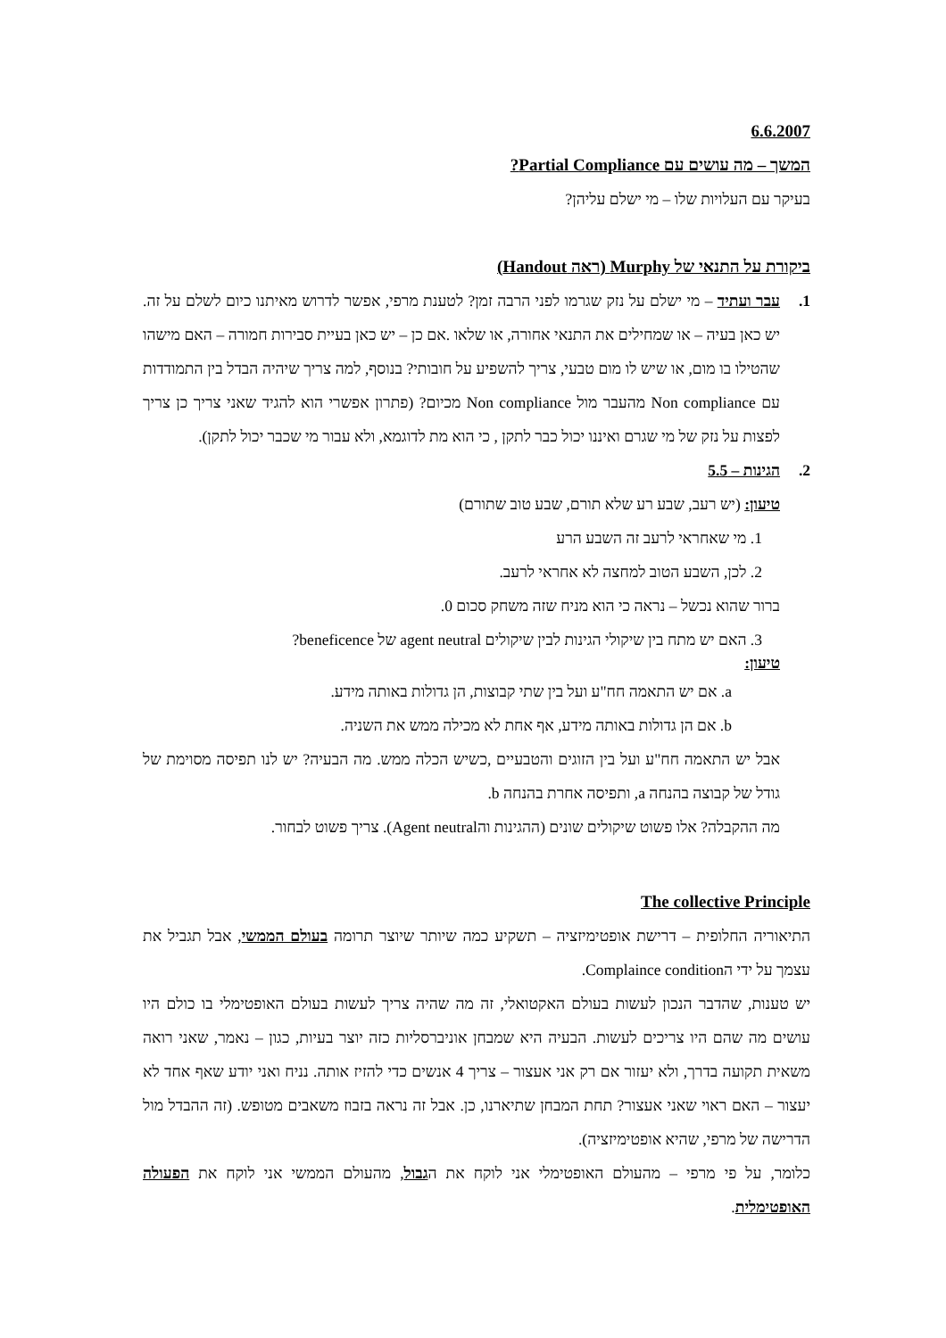6.6.2007
המשך – מה עושים עם Partial Compliance?
בעיקר עם העלויות שלו – מי ישלם עליהן?
ביקורת על התנאי של Murphy (ראה Handout)
1. עבר ועתיד – מי ישלם על נזק שגרמו לפני הרבה זמן? לטענת מרפי, אפשר לדרוש מאיתנו כיום לשלם על זה. יש כאן בעיה – או שמחילים את התנאי אחורה, או שלאו .אם כן – יש כאן בעיית סבירות חמורה – האם מישהו שהטילו בו מום, או שיש לו מום טבעי, צריך להשפיע על חובותי? בנוסף, למה צריך שיהיה הבדל בין התמודדות עם Non compliance מהעבר מול Non compliance מכיום? (פתרון אפשרי הוא להגיד שאני צריך כן צריך לפצות על נזק של מי שגרם ואיננו יכול כבר לתקן , כי הוא מת לדוגמא, ולא עבור מי שכבר יכול לתקן).
2. הגינות – 5.5
טיעון: (יש רעב, שבע רע שלא תורם, שבע טוב שתורם)
1. מי שאחראי לרעב זה השבע הרע
2. לכן, השבע הטוב למחצה לא אחראי לרעב.
ברור שהוא נכשל – נראה כי הוא מניח שזה משחק סכום 0.
3. האם יש מתח בין שיקולי הגינות לבין שיקולים agent neutral של beneficence?
טיעון:
a. אם יש התאמה חח"ע ועל בין שתי קבוצות, הן גדולות באותה מידע.
b. אם הן גדולות באותה מידע, אף אחת לא מכילה ממש את השניה.
אבל יש התאמה חח"ע ועל בין הזוגים והטבעיים ,כשיש הכלה ממש. מה הבעיה? יש לנו תפיסה מסוימת של גודל של קבוצה בהנחה a, ותפיסה אחרת בהנחה b.
מה ההקבלה? אלו פשוט שיקולים שונים (ההגינות והAgent neutral). צריך פשוט לבחור.
The collective Principle
התיאוריה החלופית – דרישת אופטימיזציה – תשקיע כמה שיותר שיוצר תרומה בעולם הממשי, אבל תגביל את עצמך על ידי הComplaince condition.
יש טענות, שהדבר הנכון לעשות בעולם האקטואלי, זה מה שהיה צריך לעשות בעולם האופטימלי בו כולם היו עושים מה שהם היו צריכים לעשות. הבעיה היא שמבחן אוניברסליות כזה יוצר בעיות, כגון – נאמר, שאני רואה משאית תקועה בדרך, ולא יעזור אם רק אני אעצור – צריך 4 אנשים כדי להזיז אותה. נניח ואני יודע שאף אחד לא יעצור – האם ראוי שאני אעצור? תחת המבחן שתיארנו, כן. אבל זה נראה בזבוז משאבים מטופש. (זה ההבדל מול הדרישה של מרפי, שהיא אופטימיזציה).
כלומר, על פי מרפי – מהעולם האופטימלי אני לוקח את הגבול, מהעולם הממשי אני לוקח את הפעולה האופטימלית.